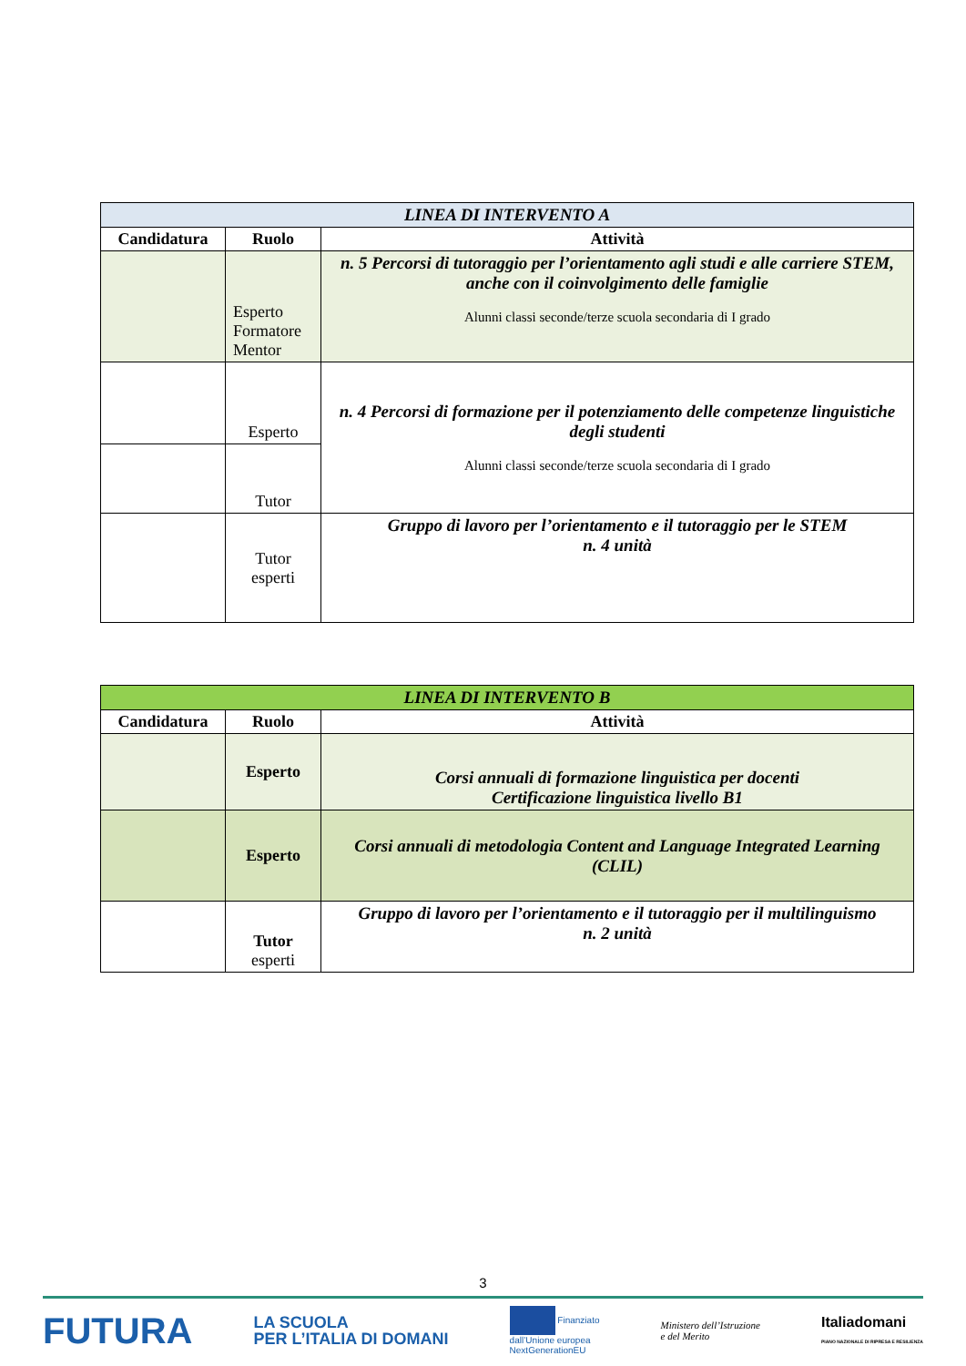| LINEA DI INTERVENTO A | | |
| Candidatura | Ruolo | Attività |
| | Esperto Formatore Mentor | n. 5 Percorsi di tutoraggio per l’orientamento agli studi e alle carriere STEM, anche con il coinvolgimento delle famiglie Alunni classi seconde/terze scuola secondaria di I grado |
| | Esperto | n. 4 Percorsi di formazione per il potenziamento delle competenze linguistiche degli studenti Alunni classi seconde/terze scuola secondaria di I grado |
| | Tutor | |
| | Tutor esperti | Gruppo di lavoro per l’orientamento e il tutoraggio per le STEM n. 4 unità |
| LINEA DI INTERVENTO B | | |
| Candidatura | Ruolo | Attività |
| | Esperto | Corsi annuali di formazione linguistica per docenti Certificazione linguistica livello B1 |
| | Esperto | Corsi annuali di metodologia Content and Language Integrated Learning (CLIL) |
| | Tutor esperti | Gruppo di lavoro per l’orientamento e il tutoraggio per il multilinguismo n. 2 unità |
3
FUTURA LA SCUOLA
PER L’ITALIA DI DOMANI Finanziato
dall’Unione europea
NextGenerationEU Ministero dell’Istruzione
e del Merito Italiadomani
PIANO NAZIONALE DI RIPRESA E RESILIENZA